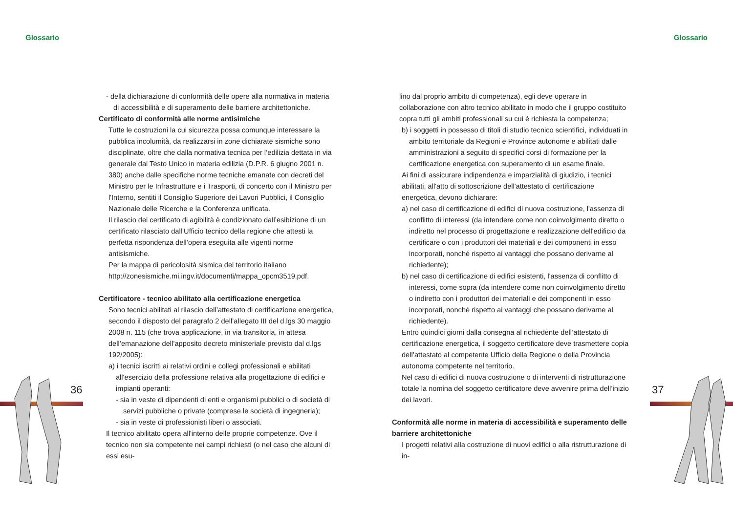Glossario Glossario
- della dichiarazione di conformità delle opere alla normativa in materia di accessibilità e di superamento delle barriere architettoniche.
Certificato di conformità alle norme antisimiche
Tutte le costruzioni la cui sicurezza possa comunque interessare la pubblica incolumità, da realizzarsi in zone dichiarate sismiche sono disciplinate, oltre che dalla normativa tecnica per l’edilizia dettata in via generale dal Testo Unico in materia edilizia (D.P.R. 6 giugno 2001 n. 380) anche dalle specifiche norme tecniche emanate con decreti del Ministro per le Infrastrutture e i Trasporti, di concerto con il Ministro per l'Interno, sentiti il Consiglio Superiore dei Lavori Pubblici, il Consiglio Nazionale delle Ricerche e la Conferenza unificata.
Il rilascio del certificato di agibilità è condizionato dall’esibizione di un certificato rilasciato dall’Ufficio tecnico della regione che attesti la perfetta rispondenza dell’opera eseguita alle vigenti norme antisismiche.
Per la mappa di pericolosità sismica del territorio italiano http://zonesismiche.mi.ingv.it/documenti/mappa_opcm3519.pdf.
Certificatore - tecnico abilitato alla certificazione energetica
Sono tecnici abilitati al rilascio dell’attestato di certificazione energetica, secondo il disposto del paragrafo 2 dell’allegato III del d.lgs 30 maggio 2008 n. 115 (che trova applicazione, in via transitoria, in attesa dell’emanazione dell’apposito decreto ministeriale previsto dal d.lgs 192/2005):
a) i tecnici iscritti ai relativi ordini e collegi professionali e abilitati all'esercizio della professione relativa alla progettazione di edifici e impianti operanti:
- sia in veste di dipendenti di enti e organismi pubblici o di società di servizi pubbliche o private (comprese le società di ingegneria);
- sia in veste di professionisti liberi o associati.
Il tecnico abilitato opera all'interno delle proprie competenze. Ove il tecnico non sia competente nei campi richiesti (o nel caso che alcuni di essi esu-
lino dal proprio ambito di competenza), egli deve operare in collaborazione con altro tecnico abilitato in modo che il gruppo costituito copra tutti gli ambiti professionali su cui è richiesta la competenza;
b) i soggetti in possesso di titoli di studio tecnico scientifici, individuati in ambito territoriale da Regioni e Province autonome e abilitati dalle amministrazioni a seguito di specifici corsi di formazione per la certificazione energetica con superamento di un esame finale.
Ai fini di assicurare indipendenza e imparzialità di giudizio, i tecnici abilitati, all'atto di sottoscrizione dell'attestato di certificazione energetica, devono dichiarare:
a) nel caso di certificazione di edifici di nuova costruzione, l'assenza di conflitto di interessi (da intendere come non coinvolgimento diretto o indiretto nel processo di progettazione e realizzazione dell'edificio da certificare o con i produttori dei materiali e dei componenti in esso incorporati, nonché rispetto ai vantaggi che possano derivarne al richiedente);
b) nel caso di certificazione di edifici esistenti, l'assenza di conflitto di interessi, come sopra (da intendere come non coinvolgimento diretto o indiretto con i produttori dei materiali e dei componenti in esso incorporati, nonché rispetto ai vantaggi che possano derivarne al richiedente).
Entro quindici giorni dalla consegna al richiedente dell’attestato di certificazione energetica, il soggetto certificatore deve trasmettere copia dell’attestato al competente Ufficio della Regione o della Provincia autonoma competente nel territorio.
Nel caso di edifici di nuova costruzione o di interventi di ristrutturazione totale la nomina del soggetto certificatore deve avvenire prima dell’inizio dei lavori.
Conformità alle norme in materia di accessibilità e superamento delle barriere architettoniche
I progetti relativi alla costruzione di nuovi edifici o alla ristrutturazione di in-
36 37